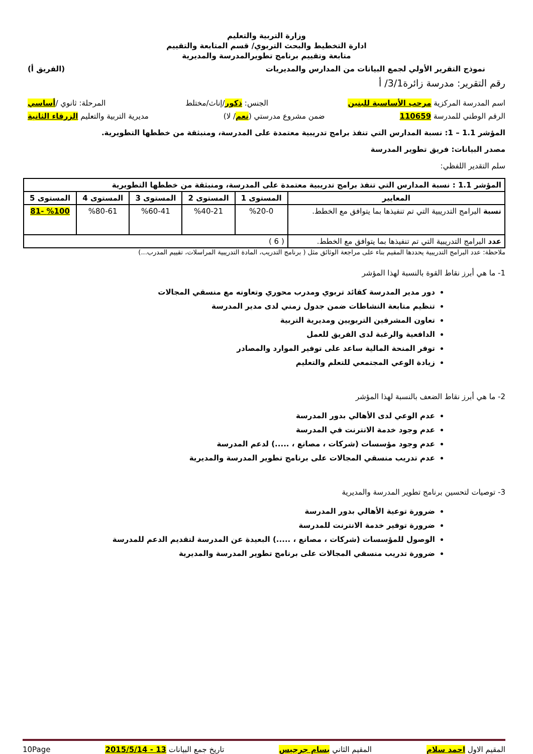وزارة التربية والتعليم
ادارة التخطيط والبحث التربوي/ قسم المتابعة والتقييم
متابعة وتقييم برنامج تطويرالمدرسة والمديرية
نموذج التقرير الأولي لجمع البيانات من المدارس والمديريات (الفريق أ)
رقم التقرير: مدرسة زائرة3/1/ أ
اسم المدرسة المركزية مرحب الأساسية للبنين الجنس: ذكور/إناث/مختلط المرحلة: ثانوي /أساسي
الرقم الوطني للمدرسة 110659 ضمن مشروع مدرستي (نعم/ لا) مديرية التربية والتعليم الزرقاء الثانية
المؤشر 1.1 – 1: نسبة المدارس التي تنفذ برامج تدريبية معتمدة على المدرسة، ومنبثقة من خططها التطويرية.
مصدر البيانات: فريق تطوير المدرسة
سلم التقدير اللفظي:
| المؤشر 1.1 : نسبة المدارس التي تنفذ برامج تدريبية معتمدة على المدرسة، ومنبثقة من خططها التطويرية | | | | | |
| --- | --- | --- | --- | --- | --- |
| المعايير | المستوى 1 | المستوى 2 | المستوى 3 | المستوى 4 | المستوى 5 |
| نسبة البرامج التدريبية التي تم تنفيذها بما يتوافق مع الخطط. | %20-0 | %40-21 | %60-41 | %80-61 | %100 -81 |
| عدد البرامج التدريبية التي تم تنفيذها بما يتوافق مع الخطط. | ( 6 ) | | | | |
ملاحظة: عدد البرامج التدريبية يحددها المقيم بناء على مراجعة الوثائق مثل ( برنامج التدريب، المادة التدريبية المراسلات، تقييم المدرب...)
1- ما هي أبرز نقاط القوة بالنسبة لهذا المؤشر
دور مدير المدرسة كقائد تربوي ومدرب محوري وتعاونه مع منسقي المجالات
تنظيم متابعة النشاطات ضمن جدول زمني لدى مدير المدرسة
تعاون المشرفين التربويين ومديرية التربية
الدافعية والرغبة لدى الفريق للعمل
توفر المنحة المالية ساعد على توفير الموارد والمصادر
زيادة الوعي المجتمعي للتعلم والتعليم
2- ما هي أبرز نقاط الضعف بالنسبة لهذا المؤشر
عدم الوعي لدى الأهالي بدور المدرسة
عدم وجود خدمة الانترنت في المدرسة
عدم وجود مؤسسات (شركات ، مصانع ، .....) لدعم المدرسة
عدم تدريب منسقي المجالات على برنامج تطوير المدرسة والمديرية
3- توصيات لتحسين برنامج تطوير المدرسة والمديرية
ضرورة توعية الأهالي بدور المدرسة
ضرورة توفير خدمة الانترنت للمدرسة
الوصول للمؤسسات (شركات ، مصانع ، .....) البعيدة عن المدرسة لتقديم الدعم للمدرسة
ضرورة تدريب منسقي المجالات على برنامج تطوير المدرسة والمديرية
المقيم الاول احمد سلام المقيم الثاني بسام جرجيس تاريخ جمع البيانات 13 - 2015/5/14 10Page